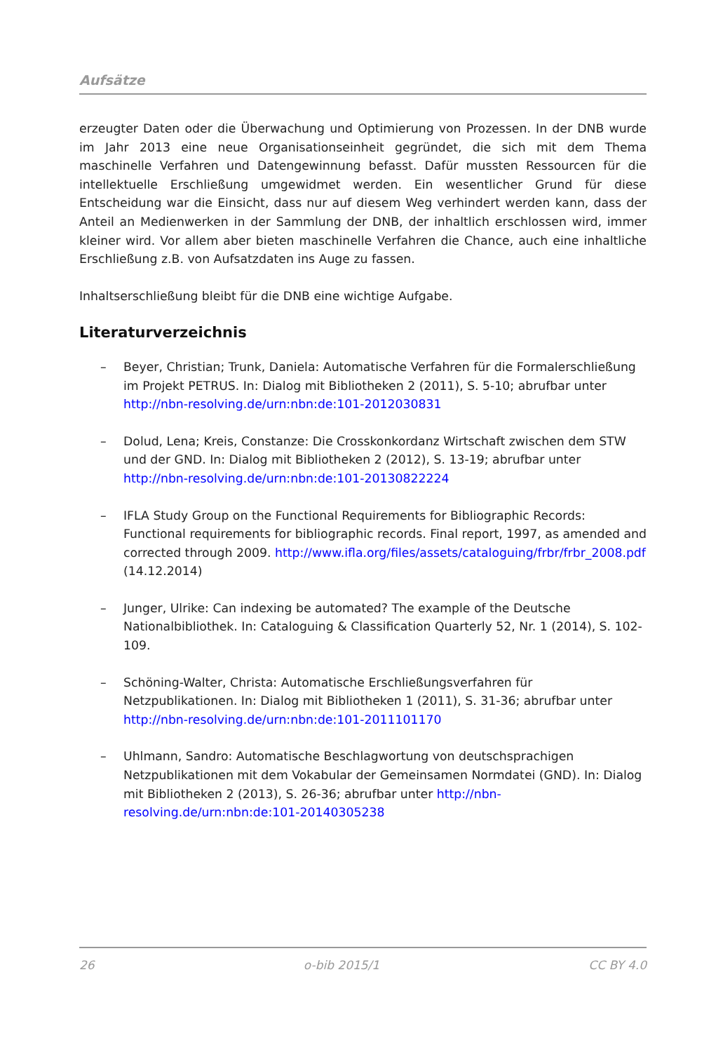Aufsätze
erzeugter Daten oder die Überwachung und Optimierung von Prozessen. In der DNB wurde im Jahr 2013 eine neue Organisationseinheit gegründet, die sich mit dem Thema maschinelle Verfahren und Datengewinnung befasst. Dafür mussten Ressourcen für die intellektuelle Erschließung umgewidmet werden. Ein wesentlicher Grund für diese Entscheidung war die Einsicht, dass nur auf diesem Weg verhindert werden kann, dass der Anteil an Medienwerken in der Sammlung der DNB, der inhaltlich erschlossen wird, immer kleiner wird. Vor allem aber bieten maschinelle Verfahren die Chance, auch eine inhaltliche Erschließung z.B. von Aufsatzdaten ins Auge zu fassen.
Inhaltserschließung bleibt für die DNB eine wichtige Aufgabe.
Literaturverzeichnis
– Beyer, Christian; Trunk, Daniela: Automatische Verfahren für die Formalerschließung im Projekt PETRUS. In: Dialog mit Bibliotheken 2 (2011), S. 5-10; abrufbar unter http://nbn-resolving.de/urn:nbn:de:101-2012030831
– Dolud, Lena; Kreis, Constanze: Die Crosskonkordanz Wirtschaft zwischen dem STW und der GND. In: Dialog mit Bibliotheken 2 (2012), S. 13-19; abrufbar unter http://nbn-resolving.de/urn:nbn:de:101-20130822224
– IFLA Study Group on the Functional Requirements for Bibliographic Records: Functional requirements for bibliographic records. Final report, 1997, as amended and corrected through 2009. http://www.ifla.org/files/assets/cataloguing/frbr/frbr_2008.pdf (14.12.2014)
– Junger, Ulrike: Can indexing be automated? The example of the Deutsche Nationalbibliothek. In: Cataloguing & Classification Quarterly 52, Nr. 1 (2014), S. 102-109.
– Schöning-Walter, Christa: Automatische Erschließungsverfahren für Netzpublikationen. In: Dialog mit Bibliotheken 1 (2011), S. 31-36; abrufbar unter http://nbn-resolving.de/urn:nbn:de:101-2011101170
– Uhlmann, Sandro: Automatische Beschlagwortung von deutschsprachigen Netzpublikationen mit dem Vokabular der Gemeinsamen Normdatei (GND). In: Dialog mit Bibliotheken 2 (2013), S. 26-36; abrufbar unter http://nbn-resolving.de/urn:nbn:de:101-20140305238
26 o-bib 2015/1 CC BY 4.0